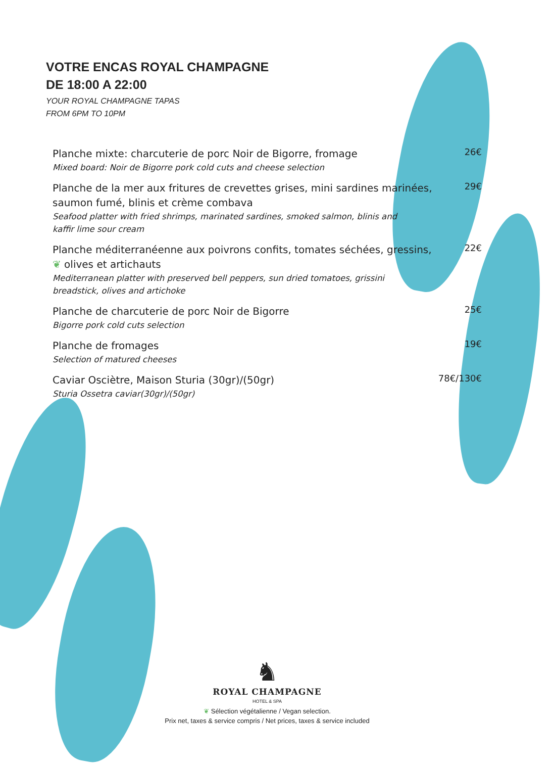VOTRE ENCAS ROYAL CHAMPAGNE
DE 18:00 A 22:00
YOUR ROYAL CHAMPAGNE TAPAS
FROM 6PM TO 10PM
Planche mixte: charcuterie de porc Noir de Bigorre, fromage
Mixed board: Noir de Bigorre pork cold cuts and cheese selection
26€
Planche de la mer aux fritures de crevettes grises, mini sardines marinées,
saumon fumé, blinis et crème combava
Seafood platter with fried shrimps, marinated sardines, smoked salmon, blinis and
kaffir lime sour cream
29€
Planche méditerranéenne aux poivrons confits, tomates séchées, gressins,
❦ olives et artichauts
Mediterranean platter with preserved bell peppers, sun dried tomatoes, grissini
breadstick, olives and artichoke
22€
Planche de charcuterie de porc Noir de Bigorre
Bigorre pork cold cuts selection
25€
Planche de fromages
Selection of matured cheeses
19€
Caviar Osciètre, Maison Sturia (30gr)/(50gr)
Sturia Ossetra caviar(30gr)/(50gr)
78€/130€
♞
ROYAL CHAMPAGNE
HOTEL & SPA
❦ Sélection végétalienne / Vegan selection.
Prix net, taxes & service compris / Net prices, taxes & service included